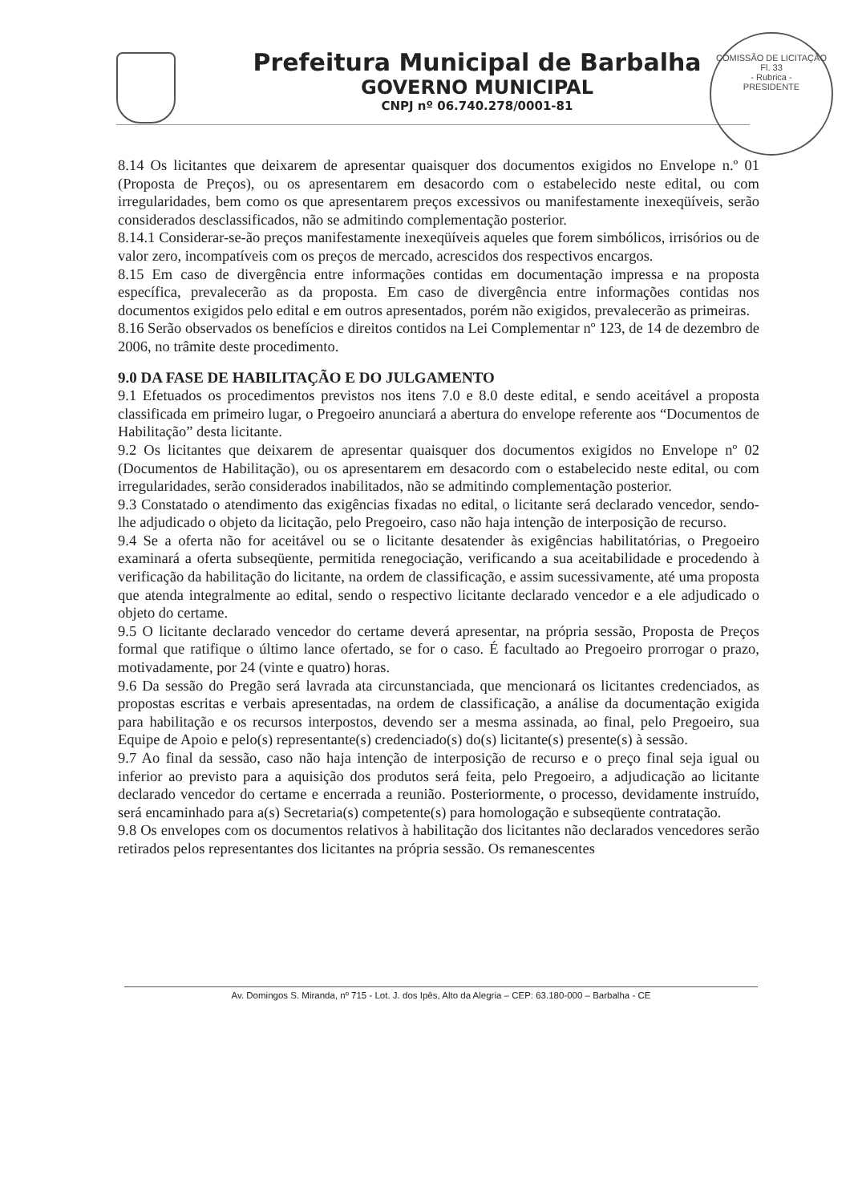Prefeitura Municipal de Barbalha
GOVERNO MUNICIPAL
CNPJ nº 06.740.278/0001-81
COMISSÃO DE LICITAÇÃO
Fl. 33
- Rubrica -
PRESIDENTE
8.14 Os licitantes que deixarem de apresentar quaisquer dos documentos exigidos no Envelope n.º 01 (Proposta de Preços), ou os apresentarem em desacordo com o estabelecido neste edital, ou com irregularidades, bem como os que apresentarem preços excessivos ou manifestamente inexeqüíveis, serão considerados desclassificados, não se admitindo complementação posterior.
8.14.1 Considerar-se-ão preços manifestamente inexeqüíveis aqueles que forem simbólicos, irrisórios ou de valor zero, incompatíveis com os preços de mercado, acrescidos dos respectivos encargos.
8.15 Em caso de divergência entre informações contidas em documentação impressa e na proposta específica, prevalecerão as da proposta. Em caso de divergência entre informações contidas nos documentos exigidos pelo edital e em outros apresentados, porém não exigidos, prevalecerão as primeiras.
8.16 Serão observados os benefícios e direitos contidos na Lei Complementar nº 123, de 14 de dezembro de 2006, no trâmite deste procedimento.
9.0 DA FASE DE HABILITAÇÃO E DO JULGAMENTO
9.1 Efetuados os procedimentos previstos nos itens 7.0 e 8.0 deste edital, e sendo aceitável a proposta classificada em primeiro lugar, o Pregoeiro anunciará a abertura do envelope referente aos “Documentos de Habilitação” desta licitante.
9.2 Os licitantes que deixarem de apresentar quaisquer dos documentos exigidos no Envelope nº 02 (Documentos de Habilitação), ou os apresentarem em desacordo com o estabelecido neste edital, ou com irregularidades, serão considerados inabilitados, não se admitindo complementação posterior.
9.3 Constatado o atendimento das exigências fixadas no edital, o licitante será declarado vencedor, sendo-lhe adjudicado o objeto da licitação, pelo Pregoeiro, caso não haja intenção de interposição de recurso.
9.4 Se a oferta não for aceitável ou se o licitante desatender às exigências habilitatórias, o Pregoeiro examinará a oferta subseqüente, permitida renegociação, verificando a sua aceitabilidade e procedendo à verificação da habilitação do licitante, na ordem de classificação, e assim sucessivamente, até uma proposta que atenda integralmente ao edital, sendo o respectivo licitante declarado vencedor e a ele adjudicado o objeto do certame.
9.5 O licitante declarado vencedor do certame deverá apresentar, na própria sessão, Proposta de Preços formal que ratifique o último lance ofertado, se for o caso. É facultado ao Pregoeiro prorrogar o prazo, motivadamente, por 24 (vinte e quatro) horas.
9.6 Da sessão do Pregão será lavrada ata circunstanciada, que mencionará os licitantes credenciados, as propostas escritas e verbais apresentadas, na ordem de classificação, a análise da documentação exigida para habilitação e os recursos interpostos, devendo ser a mesma assinada, ao final, pelo Pregoeiro, sua Equipe de Apoio e pelo(s) representante(s) credenciado(s) do(s) licitante(s) presente(s) à sessão.
9.7 Ao final da sessão, caso não haja intenção de interposição de recurso e o preço final seja igual ou inferior ao previsto para a aquisição dos produtos será feita, pelo Pregoeiro, a adjudicação ao licitante declarado vencedor do certame e encerrada a reunião. Posteriormente, o processo, devidamente instruído, será encaminhado para a(s) Secretaria(s) competente(s) para homologação e subseqüente contratação.
9.8 Os envelopes com os documentos relativos à habilitação dos licitantes não declarados vencedores serão retirados pelos representantes dos licitantes na própria sessão. Os remanescentes
Av. Domingos S. Miranda, nº 715 - Lot. J. dos Ipês, Alto da Alegria – CEP: 63.180-000 – Barbalha - CE